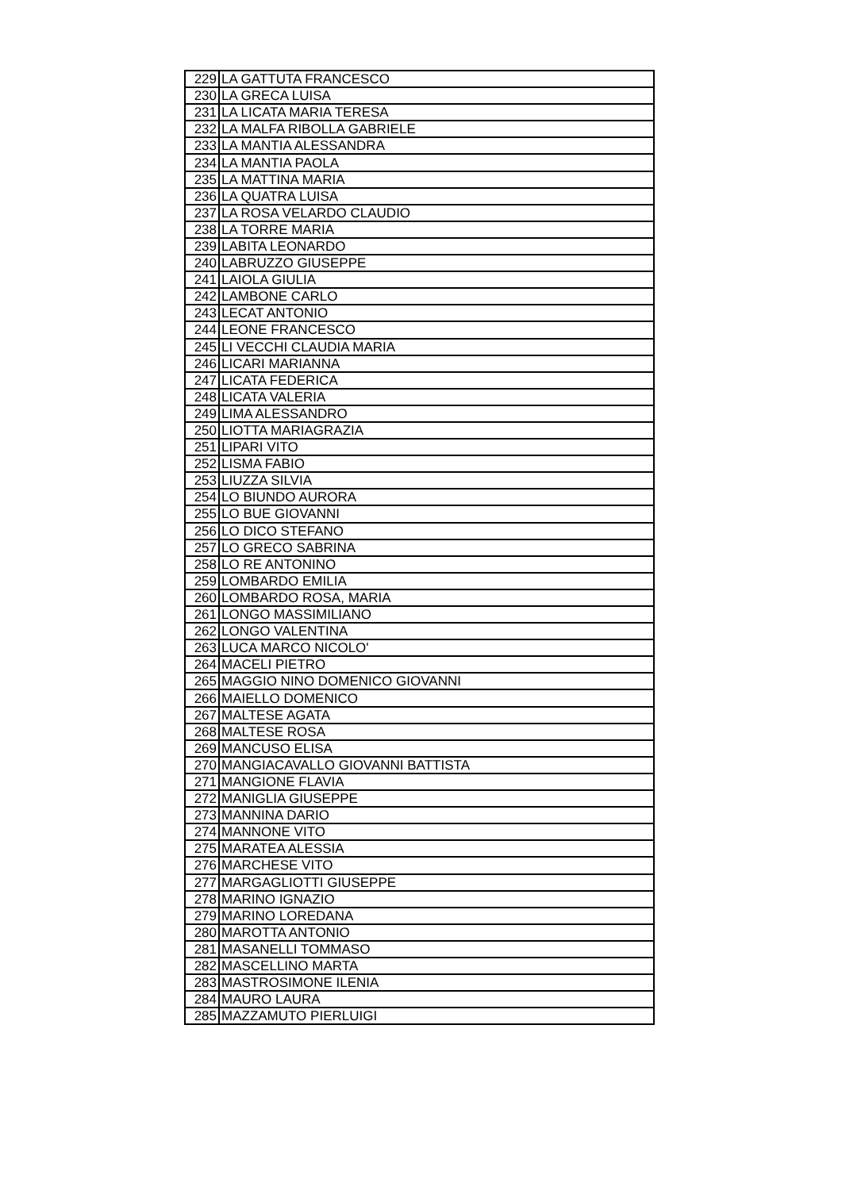| 229 | LA GATTUTA FRANCESCO |
| 230 | LA GRECA LUISA |
| 231 | LA LICATA MARIA TERESA |
| 232 | LA MALFA RIBOLLA GABRIELE |
| 233 | LA MANTIA ALESSANDRA |
| 234 | LA MANTIA PAOLA |
| 235 | LA MATTINA MARIA |
| 236 | LA QUATRA LUISA |
| 237 | LA ROSA VELARDO CLAUDIO |
| 238 | LA TORRE MARIA |
| 239 | LABITA LEONARDO |
| 240 | LABRUZZO GIUSEPPE |
| 241 | LAIOLA GIULIA |
| 242 | LAMBONE CARLO |
| 243 | LECAT ANTONIO |
| 244 | LEONE FRANCESCO |
| 245 | LI VECCHI CLAUDIA MARIA |
| 246 | LICARI MARIANNA |
| 247 | LICATA FEDERICA |
| 248 | LICATA VALERIA |
| 249 | LIMA ALESSANDRO |
| 250 | LIOTTA MARIAGRAZIA |
| 251 | LIPARI VITO |
| 252 | LISMA FABIO |
| 253 | LIUZZA SILVIA |
| 254 | LO BIUNDO AURORA |
| 255 | LO BUE GIOVANNI |
| 256 | LO DICO STEFANO |
| 257 | LO GRECO SABRINA |
| 258 | LO RE ANTONINO |
| 259 | LOMBARDO EMILIA |
| 260 | LOMBARDO ROSA, MARIA |
| 261 | LONGO MASSIMILIANO |
| 262 | LONGO VALENTINA |
| 263 | LUCA MARCO NICOLO' |
| 264 | MACELI PIETRO |
| 265 | MAGGIO NINO DOMENICO GIOVANNI |
| 266 | MAIELLO DOMENICO |
| 267 | MALTESE AGATA |
| 268 | MALTESE ROSA |
| 269 | MANCUSO ELISA |
| 270 | MANGIACAVALLO GIOVANNI BATTISTA |
| 271 | MANGIONE FLAVIA |
| 272 | MANIGLIA GIUSEPPE |
| 273 | MANNINA DARIO |
| 274 | MANNONE VITO |
| 275 | MARATEA ALESSIA |
| 276 | MARCHESE VITO |
| 277 | MARGAGLIOTTI GIUSEPPE |
| 278 | MARINO IGNAZIO |
| 279 | MARINO LOREDANA |
| 280 | MAROTTA ANTONIO |
| 281 | MASANELLI TOMMASO |
| 282 | MASCELLINO MARTA |
| 283 | MASTROSIMONE ILENIA |
| 284 | MAURO LAURA |
| 285 | MAZZAMUTO PIERLUIGI |